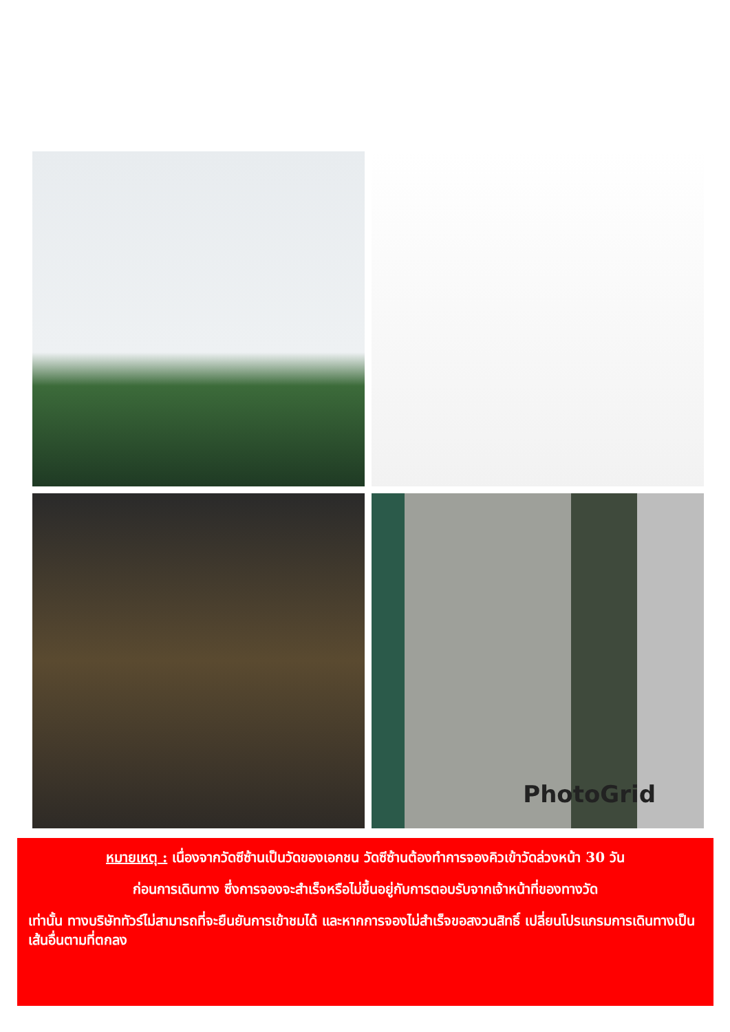PhotoGrid
หมายเหตุ : เนื่องจากวัดซีซ้านเป็นวัดของเอกชน วัดซีซ้านต้องทำการจองคิวเข้าวัดล่วงหน้า 30 วัน
ก่อนการเดินทาง ซึ่งการจองจะสำเร็จหรือไม่ขึ้นอยู่กับการตอบรับจากเจ้าหน้าที่ของทางวัด
เท่านั้น ทางบริษัททัวร์ไม่สามารถที่จะยืนยันการเข้าชมได้ และหากการจองไม่สำเร็จขอสงวนสิทธิ์ เปลี่ยนโปรแกรมการเดินทางเป็นเส้นอื่นตามที่ตกลง